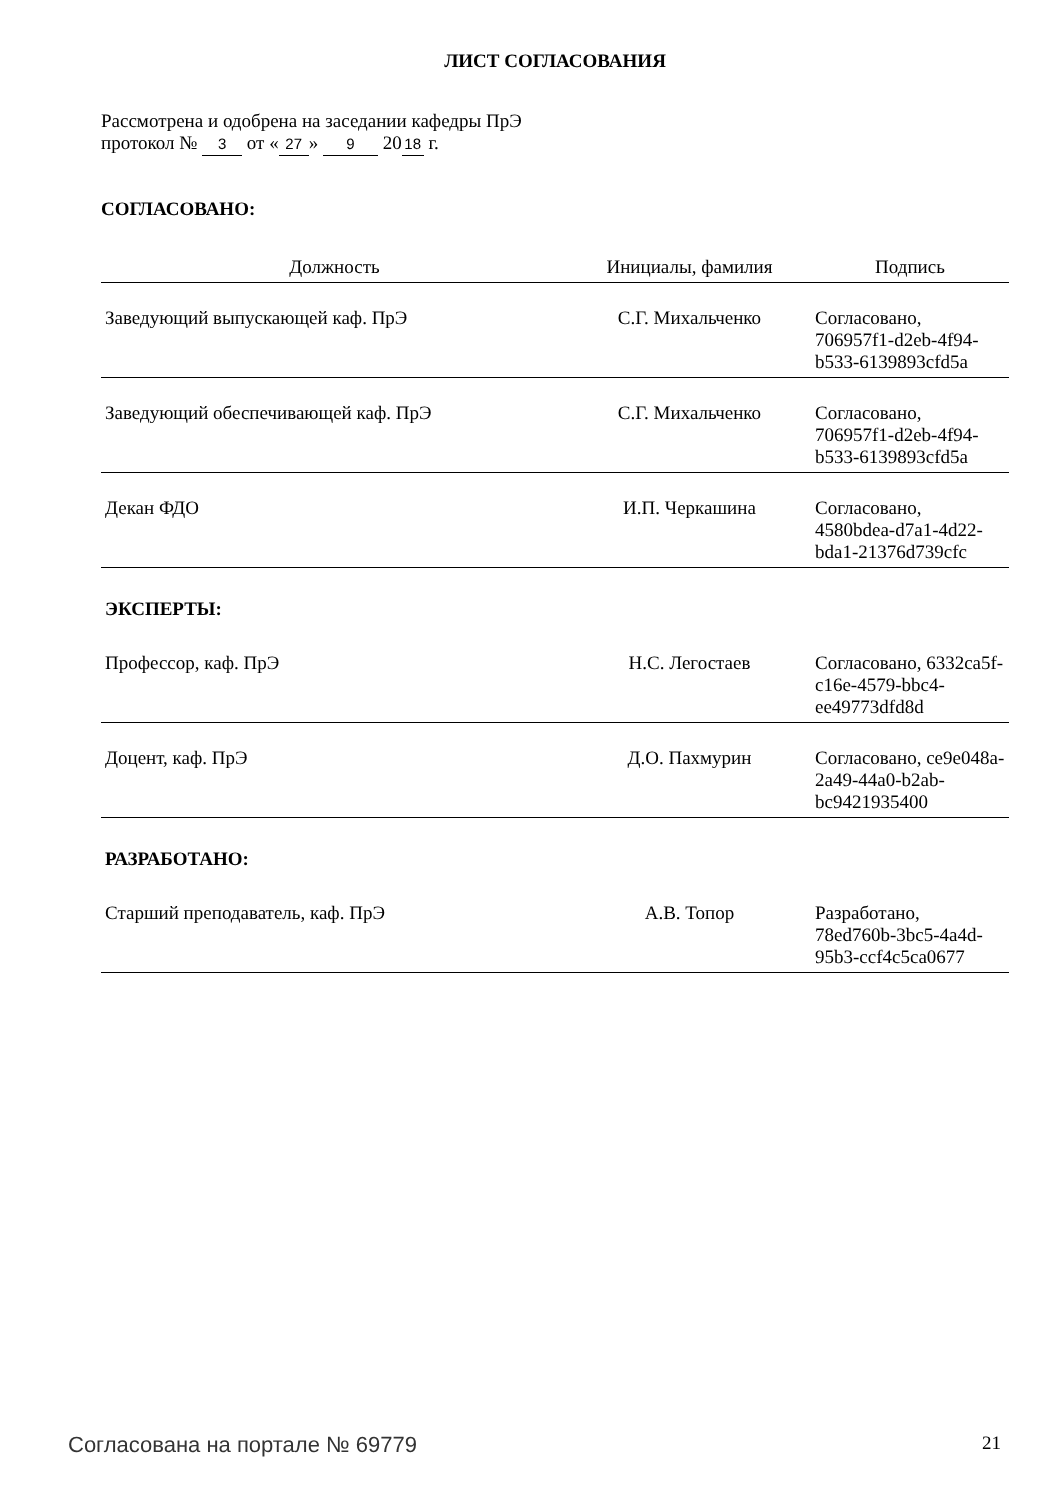ЛИСТ СОГЛАСОВАНИЯ
Рассмотрена и одобрена на заседании кафедры ПрЭ
протокол № 3 от « 27 » 9 20 18 г.
СОГЛАСОВАНО:
| Должность | Инициалы, фамилия | Подпись |
| --- | --- | --- |
| Заведующий выпускающей каф. ПрЭ | С.Г. Михальченко | Согласовано, 706957f1-d2eb-4f94-b533-6139893cfd5a |
| Заведующий обеспечивающей каф. ПрЭ | С.Г. Михальченко | Согласовано, 706957f1-d2eb-4f94-b533-6139893cfd5a |
| Декан ФДО | И.П. Черкашина | Согласовано, 4580bdea-d7a1-4d22-bda1-21376d739cfc |
| ЭКСПЕРТЫ: | | |
| Профессор, каф. ПрЭ | Н.С. Легостаев | Согласовано, 6332ca5f-c16e-4579-bbc4-ee49773dfd8d |
| Доцент, каф. ПрЭ | Д.О. Пахмурин | Согласовано, ce9e048a-2a49-44a0-b2ab-bc9421935400 |
| РАЗРАБОТАНО: | | |
| Старший преподаватель, каф. ПрЭ | А.В. Топор | Разработано, 78ed760b-3bc5-4a4d-95b3-ccf4c5ca0677 |
Согласована на портале № 69779 21